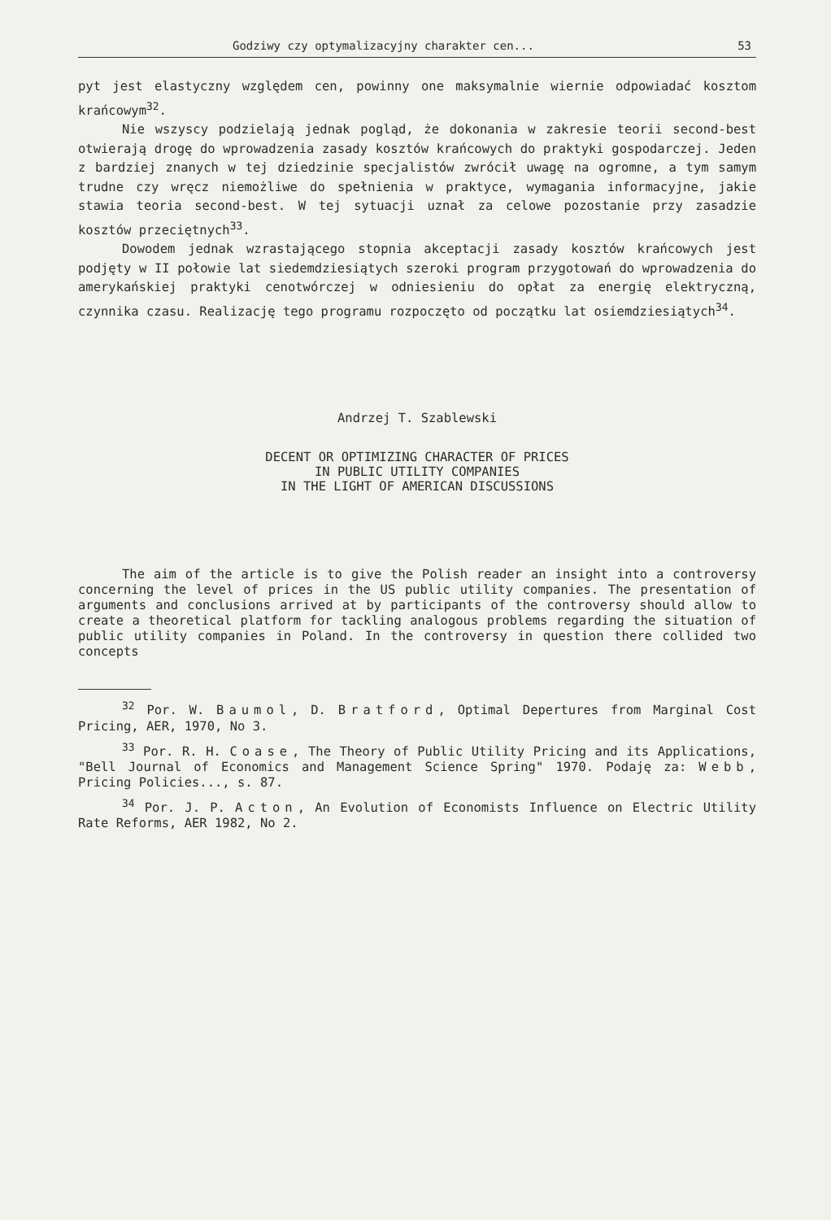Godziwy czy optymalizacyjny charakter cen... 53
pyt jest elastyczny względem cen, powinny one maksymalnie wiernie odpowiadać kosztom krańcowym<sup>32</sup>.
Nie wszyscy podzielają jednak pogląd, że dokonania w zakresie teorii second-best otwierają drogę do wprowadzenia zasady kosztów krańcowych do praktyki gospodarczej. Jeden z bardziej znanych w tej dziedzinie specjalistów zwrócił uwagę na ogromne, a tym samym trudne czy wręcz niemożliwe do spełnienia w praktyce, wymagania informacyjne, jakie stawia teoria second-best. W tej sytuacji uznał za celowe pozostanie przy zasadzie kosztów przeciętnych<sup>33</sup>.
Dowodem jednak wzrastającego stopnia akceptacji zasady kosztów krańcowych jest podjęty w II połowie lat siedemdziesiątych szeroki program przygotowań do wprowadzenia do amerykańskiej praktyki cenotwórczej w odniesieniu do opłat za energię elektryczną, czynnika czasu. Realizację tego programu rozpoczęto od początku lat osiemdziesiątych<sup>34</sup>.
Andrzej T. Szablewski
DECENT OR OPTIMIZING CHARACTER OF PRICES
IN PUBLIC UTILITY COMPANIES
IN THE LIGHT OF AMERICAN DISCUSSIONS
The aim of the article is to give the Polish reader an insight into a controversy concerning the level of prices in the US public utility companies. The presentation of arguments and conclusions arrived at by participants of the controversy should allow to create a theoretical platform for tackling analogous problems regarding the situation of public utility companies in Poland. In the controversy in question there collided two concepts
<sup>32</sup> Por. W. Baumol, D. Bratford, Optimal Depertures from Marginal Cost Pricing, AER, 1970, No 3.
<sup>33</sup> Por. R. H. Coase, The Theory of Public Utility Pricing and its Applications, "Bell Journal of Economics and Management Science Spring" 1970. Podaję za: Webb, Pricing Policies..., s. 87.
<sup>34</sup> Por. J. P. Acton, An Evolution of Economists Influence on Electric Utility Rate Reforms, AER 1982, No 2.